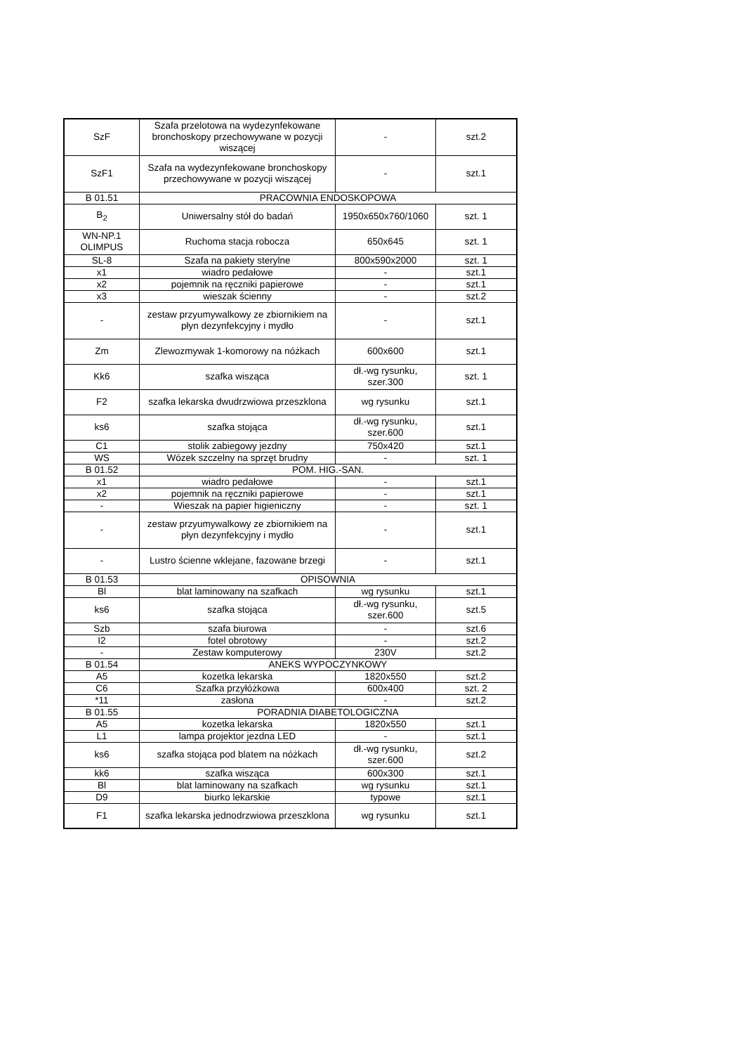| SzF | Szafa przelotowa na wydezynfekowane bronchoskopy przechowywane w pozycji wiszącej | - | szt.2 |
| SzF1 | Szafa na wydezynfekowane bronchoskopy przechowywane w pozycji wiszącej | - | szt.1 |
| B 01.51 | PRACOWNIA ENDOSKOPOWA | | |
| B<sub>2</sub> | Uniwersalny stół do badań | 1950x650x760/1060 | szt. 1 |
| WN-NP.1 OLIMPUS | Ruchoma stacja robocza | 650x645 | szt. 1 |
| SL-8 | Szafa na pakiety sterylne | 800x590x2000 | szt. 1 |
| x1 | wiadro pedałowe | - | szt.1 |
| x2 | pojemnik na ręczniki papierowe | - | szt.1 |
| x3 | wieszak ścienny | - | szt.2 |
| - | zestaw przyumywalkowy ze zbiornikiem na płyn dezynfekcyjny i mydło | - | szt.1 |
| Zm | Zlewozmywak 1-komorowy na nóżkach | 600x600 | szt.1 |
| Kk6 | szafka wisząca | dł.-wg rysunku, szer.300 | szt. 1 |
| F2 | szafka lekarska dwudrzwiowa przeszklona | wg rysunku | szt.1 |
| ks6 | szafka stojąca | dł.-wg rysunku, szer.600 | szt.1 |
| C1 | stolik zabiegowy jezdny | 750x420 | szt.1 |
| WS | Wózek szczelny na sprzęt brudny | - | szt. 1 |
| B 01.52 | POM. HIG.-SAN. | | |
| x1 | wiadro pedałowe | - | szt.1 |
| x2 | pojemnik na ręczniki papierowe | - | szt.1 |
| - | Wieszak na papier higieniczny | - | szt. 1 |
| - | zestaw przyumywalkowy ze zbiornikiem na płyn dezynfekcyjny i mydło | - | szt.1 |
| - | Lustro ścienne wklejane, fazowane brzegi | - | szt.1 |
| B 01.53 | OPISOWNIA | | |
| Bl | blat laminowany na szafkach | wg rysunku | szt.1 |
| ks6 | szafka stojąca | dł.-wg rysunku, szer.600 | szt.5 |
| Szb | szafa biurowa | - | szt.6 |
| I2 | fotel obrotowy | - | szt.2 |
| - | Zestaw komputerowy | 230V | szt.2 |
| B 01.54 | ANEKS WYPOCZYNKOWY | | |
| A5 | kozetka lekarska | 1820x550 | szt.2 |
| C6 | Szafka przyłóżkowa | 600x400 | szt. 2 |
| *11 | zasłona | - | szt.2 |
| B 01.55 | PORADNIA DIABETOLOGICZNA | | |
| A5 | kozetka lekarska | 1820x550 | szt.1 |
| L1 | lampa projektor jezdna LED | - | szt.1 |
| ks6 | szafka stojąca pod blatem na nóżkach | dł.-wg rysunku, szer.600 | szt.2 |
| kk6 | szafka wisząca | 600x300 | szt.1 |
| Bl | blat laminowany na szafkach | wg rysunku | szt.1 |
| D9 | biurko lekarskie | typowe | szt.1 |
| F1 | szafka lekarska jednodrzwiowa przeszklona | wg rysunku | szt.1 |